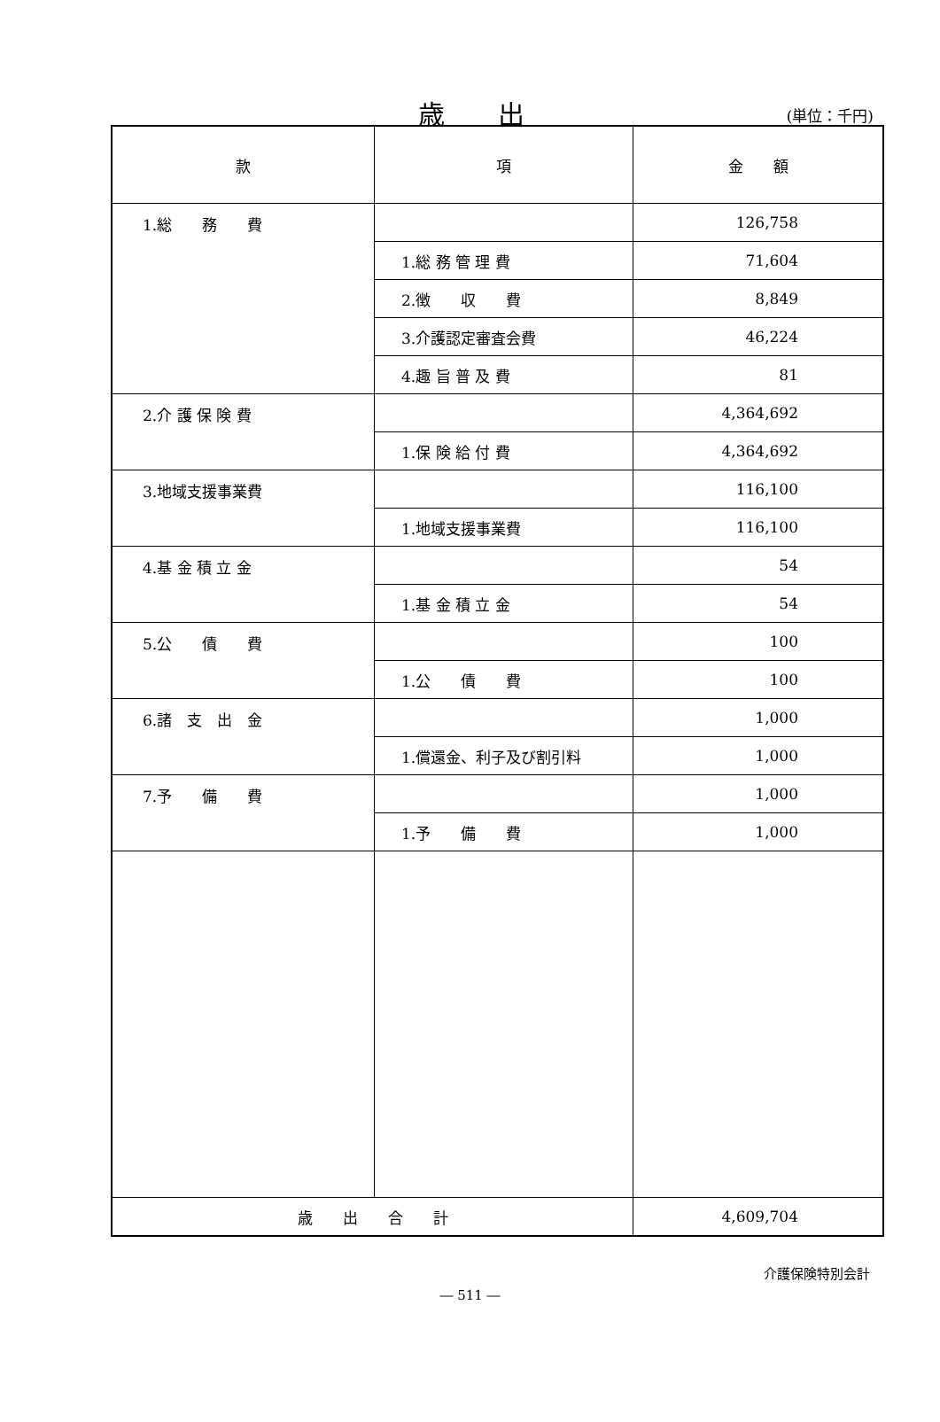歳出
(単位：千円)
| 款 | 項 | 金 額 |
| --- | --- | --- |
| 1.総 務 費 | | 126,758 |
| | 1.総 務 管 理 費 | 71,604 |
| | 2.徴 収 費 | 8,849 |
| | 3.介護認定審査会費 | 46,224 |
| | 4.趣 旨 普 及 費 | 81 |
| 2.介 護 保 険 費 | | 4,364,692 |
| | 1.保 険 給 付 費 | 4,364,692 |
| 3.地域支援事業費 | | 116,100 |
| | 1.地域支援事業費 | 116,100 |
| 4.基 金 積 立 金 | | 54 |
| | 1.基 金 積 立 金 | 54 |
| 5.公 債 費 | | 100 |
| | 1.公 債 費 | 100 |
| 6.諸 支 出 金 | | 1,000 |
| | 1.償還金、利子及び割引料 | 1,000 |
| 7.予 備 費 | | 1,000 |
| | 1.予 備 費 | 1,000 |
| 歳 出 合 計 | | 4,609,704 |
介護保険特別会計
― 511 ―